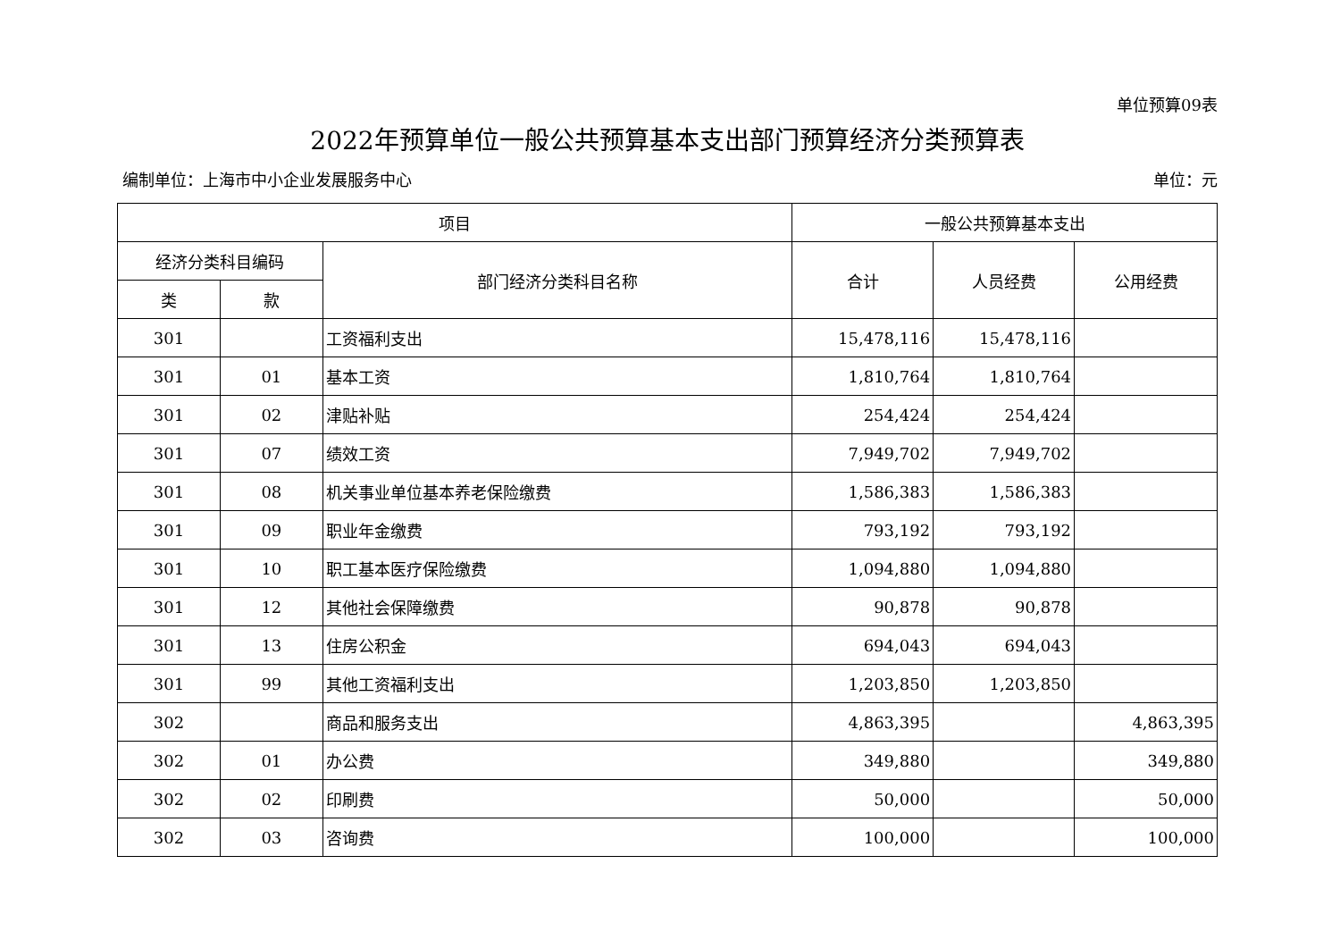单位预算09表
2022年预算单位一般公共预算基本支出部门预算经济分类预算表
编制单位：上海市中小企业发展服务中心 单位：元
| 项目 | | | 一般公共预算基本支出 | | |
| --- | --- | --- | --- | --- | --- |
| 经济分类科目编码 | | 部门经济分类科目名称 | 合计 | 人员经费 | 公用经费 |
| 类 | 款 | | | | |
| 301 | | 工资福利支出 | 15,478,116 | 15,478,116 | |
| 301 | 01 | 基本工资 | 1,810,764 | 1,810,764 | |
| 301 | 02 | 津贴补贴 | 254,424 | 254,424 | |
| 301 | 07 | 绩效工资 | 7,949,702 | 7,949,702 | |
| 301 | 08 | 机关事业单位基本养老保险缴费 | 1,586,383 | 1,586,383 | |
| 301 | 09 | 职业年金缴费 | 793,192 | 793,192 | |
| 301 | 10 | 职工基本医疗保险缴费 | 1,094,880 | 1,094,880 | |
| 301 | 12 | 其他社会保障缴费 | 90,878 | 90,878 | |
| 301 | 13 | 住房公积金 | 694,043 | 694,043 | |
| 301 | 99 | 其他工资福利支出 | 1,203,850 | 1,203,850 | |
| 302 | | 商品和服务支出 | 4,863,395 | | 4,863,395 |
| 302 | 01 | 办公费 | 349,880 | | 349,880 |
| 302 | 02 | 印刷费 | 50,000 | | 50,000 |
| 302 | 03 | 咨询费 | 100,000 | | 100,000 |